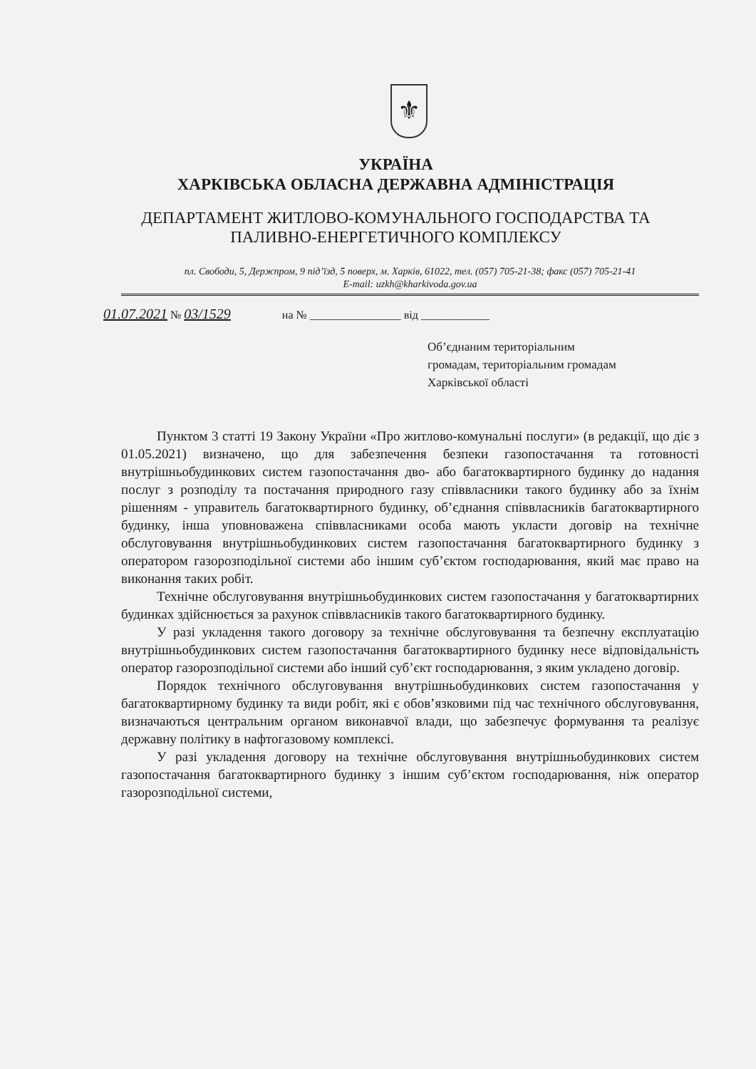⚜
УКРАЇНА
ХАРКІВСЬКА ОБЛАСНА ДЕРЖАВНА АДМІНІСТРАЦІЯ
ДЕПАРТАМЕНТ ЖИТЛОВО-КОМУНАЛЬНОГО ГОСПОДАРСТВА ТА
ПАЛИВНО-ЕНЕРГЕТИЧНОГО КОМПЛЕКСУ
пл. Свободи, 5, Держпром, 9 під’їзд, 5 поверх, м. Харків, 61022, тел. (057) 705-21-38; факс (057) 705-21-41
E-mail: uzkh@kharkivoda.gov.ua
01.07.2021 № 03/1529 на № ________________ від ____________
Об’єднаним територіальним
громадам, територіальним громадам
Харківської області
Пунктом 3 статті 19 Закону України «Про житлово-комунальні послуги» (в редакції, що діє з 01.05.2021) визначено, що для забезпечення безпеки газопостачання та готовності внутрішньобудинкових систем газопостачання дво- або багатоквартирного будинку до надання послуг з розподілу та постачання природного газу співвласники такого будинку або за їхнім рішенням - управитель багатоквартирного будинку, об’єднання співвласників багатоквартирного будинку, інша уповноважена співвласниками особа мають укласти договір на технічне обслуговування внутрішньобудинкових систем газопостачання багатоквартирного будинку з оператором газорозподільної системи або іншим суб’єктом господарювання, який має право на виконання таких робіт.
Технічне обслуговування внутрішньобудинкових систем газопостачання у багатоквартирних будинках здійснюється за рахунок співвласників такого багатоквартирного будинку.
У разі укладення такого договору за технічне обслуговування та безпечну експлуатацію внутрішньобудинкових систем газопостачання багатоквартирного будинку несе відповідальність оператор газорозподільної системи або інший суб’єкт господарювання, з яким укладено договір.
Порядок технічного обслуговування внутрішньобудинкових систем газопостачання у багатоквартирному будинку та види робіт, які є обов’язковими під час технічного обслуговування, визначаються центральним органом виконавчої влади, що забезпечує формування та реалізує державну політику в нафтогазовому комплексі.
У разі укладення договору на технічне обслуговування внутрішньобудинкових систем газопостачання багатоквартирного будинку з іншим суб’єктом господарювання, ніж оператор газорозподільної системи,